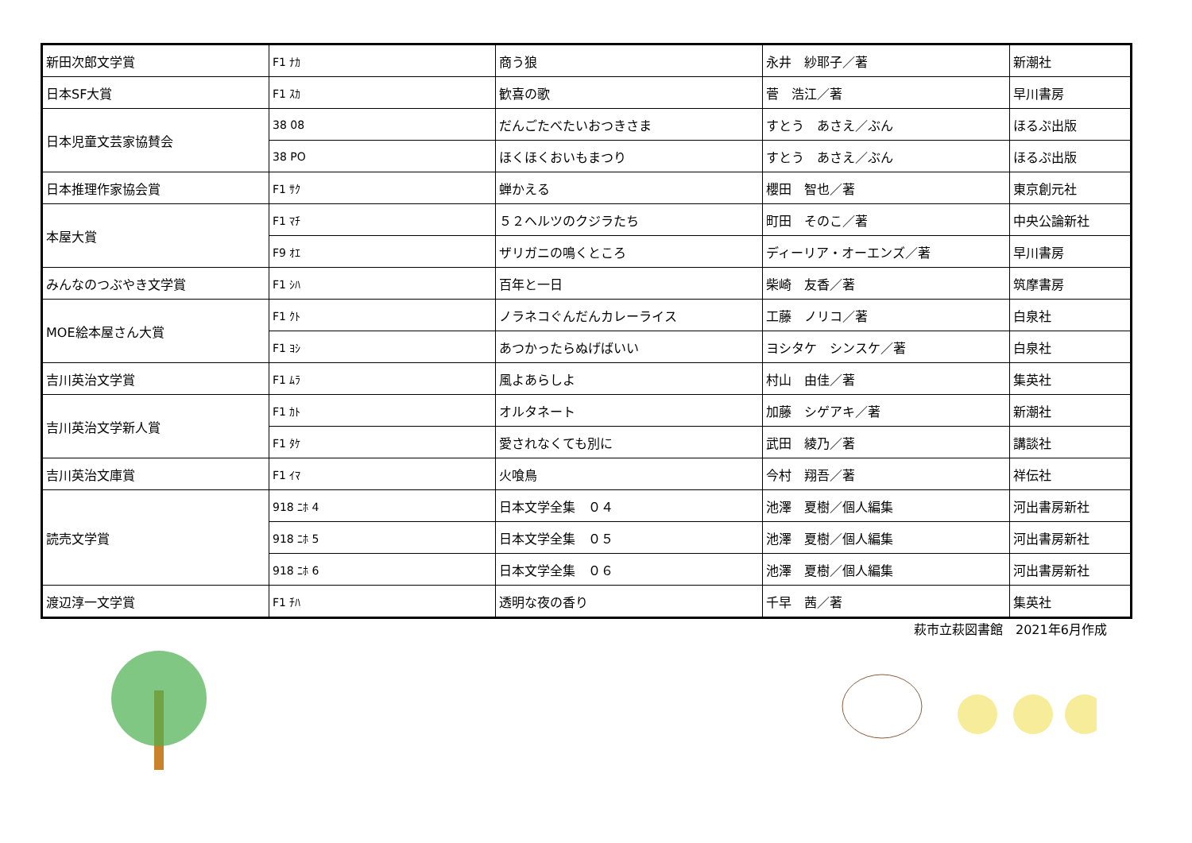| 新田次郎文学賞 | F1 ﾅｶ | 商う狼 | 永井 紗耶子／著 | 新潮社 |
| 日本SF大賞 | F1 ｽｶ | 歓喜の歌 | 菅 浩江／著 | 早川書房 |
| 日本児童文芸家協賛会 | 38 08 | だんごたべたいおつきさま | すとう あさえ／ぶん | ほるぷ出版 |
| | 38 PO | ほくほくおいもまつり | すとう あさえ／ぶん | ほるぷ出版 |
| 日本推理作家協会賞 | F1 ｻｸ | 蝉かえる | 櫻田 智也／著 | 東京創元社 |
| 本屋大賞 | F1 ﾏﾁ | ５２ヘルツのクジラたち | 町田 そのこ／著 | 中央公論新社 |
| | F9 ｵｴ | ザリガニの鳴くところ | ディーリア・オーエンズ／著 | 早川書房 |
| みんなのつぶやき文学賞 | F1 ｼﾊ | 百年と一日 | 柴崎 友香／著 | 筑摩書房 |
| MOE絵本屋さん大賞 | F1 ｸﾄ | ノラネコぐんだんカレーライス | 工藤 ノリコ／著 | 白泉社 |
| | F1 ﾖｼ | あつかったらぬげばいい | ヨシタケ シンスケ／著 | 白泉社 |
| 吉川英治文学賞 | F1 ﾑﾗ | 風よあらしよ | 村山 由佳／著 | 集英社 |
| 吉川英治文学新人賞 | F1 ｶﾄ | オルタネート | 加藤 シゲアキ／著 | 新潮社 |
| | F1 ﾀｹ | 愛されなくても別に | 武田 綾乃／著 | 講談社 |
| 吉川英治文庫賞 | F1 ｲﾏ | 火喰鳥 | 今村 翔吾／著 | 祥伝社 |
| 読売文学賞 | 918 ﾆﾎ 4 | 日本文学全集 ０４ | 池澤 夏樹／個人編集 | 河出書房新社 |
| | 918 ﾆﾎ 5 | 日本文学全集 ０５ | 池澤 夏樹／個人編集 | 河出書房新社 |
| | 918 ﾆﾎ 6 | 日本文学全集 ０６ | 池澤 夏樹／個人編集 | 河出書房新社 |
| 渡辺淳一文学賞 | F1 ﾁﾊ | 透明な夜の香り | 千早 茜／著 | 集英社 |
萩市立萩図書館　2021年6月作成